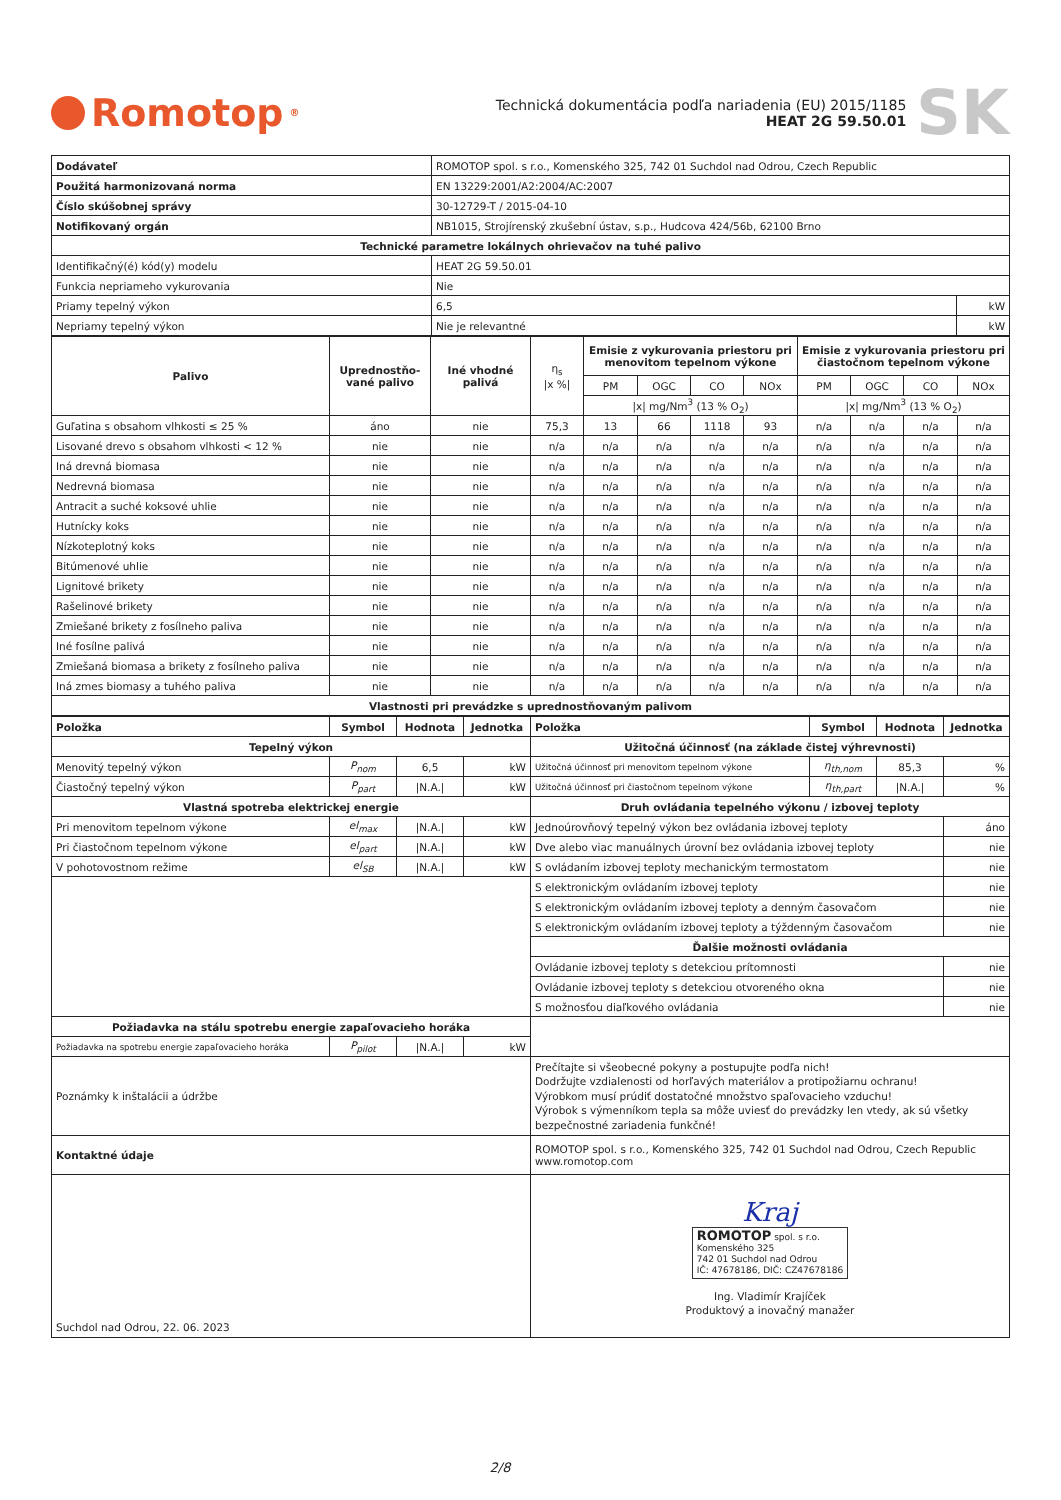Romotop<sup>®</sup>
Technická dokumentácia podľa nariadenia (EU) 2015/1185
HEAT 2G 59.50.01
SK
| Dodávateľ | ROMOTOP spol. s r.o., Komenského 325, 742 01 Suchdol nad Odrou, Czech Republic | |
| Použitá harmonizovaná norma | EN 13229:2001/A2:2004/AC:2007 | |
| Číslo skúšobnej správy | 30-12729-T / 2015-04-10 | |
| Notifikovaný orgán | NB1015, Strojírenský zkušební ústav, s.p., Hudcova 424/56b, 62100 Brno | |
| Technické parametre lokálnych ohrievačov na tuhé palivo | | |
| Identifikačný(é) kód(y) modelu | HEAT 2G 59.50.01 | |
| Funkcia nepriameho vykurovania | Nie | |
| Priamy tepelný výkon | 6,5 | kW |
| Nepriamy tepelný výkon | Nie je relevantné | kW |
| Palivo | Uprednostňo-vané palivo | Iné vhodné palivá | η<sub>s</sub> /x %/ | Emisie z vykurovania priestoru pri menovitom tepelnom výkone | | | | Emisie z vykurovania priestoru pri čiastočnom tepelnom výkone | | | |
| | | | | PM | OGC | CO | NOx | PM | OGC | CO | NOx |
| | | | | /x/ mg/Nm<sup>3</sup> (13 % O<sub>2</sub>) | | | | /x/ mg/Nm<sup>3</sup> (13 % O<sub>2</sub>) | | | |
| Guľatina s obsahom vlhkosti ≤ 25 % | áno | nie | 75,3 | 13 | 66 | 1118 | 93 | n/a | n/a | n/a | n/a |
| Lisované drevo s obsahom vlhkosti < 12 % | nie | nie | n/a | n/a | n/a | n/a | n/a | n/a | n/a | n/a | n/a |
| Iná drevná biomasa | nie | nie | n/a | n/a | n/a | n/a | n/a | n/a | n/a | n/a | n/a |
| Nedrevná biomasa | nie | nie | n/a | n/a | n/a | n/a | n/a | n/a | n/a | n/a | n/a |
| Antracit a suché koksové uhlie | nie | nie | n/a | n/a | n/a | n/a | n/a | n/a | n/a | n/a | n/a |
| Hutnícky koks | nie | nie | n/a | n/a | n/a | n/a | n/a | n/a | n/a | n/a | n/a |
| Nízkoteplotný koks | nie | nie | n/a | n/a | n/a | n/a | n/a | n/a | n/a | n/a | n/a |
| Bitúmenové uhlie | nie | nie | n/a | n/a | n/a | n/a | n/a | n/a | n/a | n/a | n/a |
| Lignitové brikety | nie | nie | n/a | n/a | n/a | n/a | n/a | n/a | n/a | n/a | n/a |
| Rašelinové brikety | nie | nie | n/a | n/a | n/a | n/a | n/a | n/a | n/a | n/a | n/a |
| Zmiešané brikety z fosílneho paliva | nie | nie | n/a | n/a | n/a | n/a | n/a | n/a | n/a | n/a | n/a |
| Iné fosílne palivá | nie | nie | n/a | n/a | n/a | n/a | n/a | n/a | n/a | n/a | n/a |
| Zmiešaná biomasa a brikety z fosílneho paliva | nie | nie | n/a | n/a | n/a | n/a | n/a | n/a | n/a | n/a | n/a |
| Iná zmes biomasy a tuhého paliva | nie | nie | n/a | n/a | n/a | n/a | n/a | n/a | n/a | n/a | n/a |
| Vlastnosti pri prevádzke s uprednostňovaným palivom | | | | | | | | | | | |
| Položka | Symbol | Hodnota | Jednotka | Položka | Symbol | Hodnota | Jednotka |
| --- | --- | --- | --- | --- | --- | --- | --- |
| Tepelný výkon | | | | Užitočná účinnosť (na základe čistej výhrevnosti) | | | |
| Menovitý tepelný výkon | P<sub>nom</sub> | 6,5 | kW | Užitočná účinnosť pri menovitom tepelnom výkone | η<sub>th,nom</sub> | 85,3 | % |
| Čiastočný tepelný výkon | P<sub>part</sub> | /N.A./ | kW | Užitočná účinnosť pri čiastočnom tepelnom výkone | η<sub>th,part</sub> | /N.A./ | % |
| Vlastná spotreba elektrickej energie | | | | Druh ovládania tepelného výkonu / izbovej teploty | | | |
| Pri menovitom tepelnom výkone | el<sub>max</sub> | /N.A./ | kW | Jednoúrovňový tepelný výkon bez ovládania izbovej teploty | | | áno |
| Pri čiastočnom tepelnom výkone | el<sub>part</sub> | /N.A./ | kW | Dve alebo viac manuálnych úrovní bez ovládania izbovej teploty | | | nie |
| V pohotovostnom režime | el<sub>SB</sub> | /N.A./ | kW | S ovládaním izbovej teploty mechanickým termostatom | | | nie |
| | | | | S elektronickým ovládaním izbovej teploty | | | nie |
| | | | | S elektronickým ovládaním izbovej teploty a denným časovačom | | | nie |
| | | | | S elektronickým ovládaním izbovej teploty a týždenným časovačom | | | nie |
| | | | | Ďalšie možnosti ovládania | | | |
| | | | | Ovládanie izbovej teploty s detekciou prítomnosti | | | nie |
| | | | | Ovládanie izbovej teploty s detekciou otvoreného okna | | | nie |
| | | | | S možnosťou diaľkového ovládania | | | nie |
| Požiadavka na stálu spotrebu energie zapaľovacieho horáka | | | | | | | |
| Požiadavka na spotrebu energie zapaľovacieho horáka | P<sub>pilot</sub> | /N.A./ | kW | | | | |
| Poznámky k inštalácii a údržbe | | | | Prečítajte si všeobecné pokyny a postupujte podľa nich! Dodržujte vzdialenosti od horľavých materiálov a protipožiarnu ochranu! Výrobkom musí prúdiť dostatočné množstvo spaľovacieho vzduchu! Výrobok s výmenníkom tepla sa môže uviesť do prevádzky len vtedy, ak sú všetky bezpečnostné zariadenia funkčné! | | | |
| Kontaktné údaje | | | | ROMOTOP spol. s r.o., Komenského 325, 742 01 Suchdol nad Odrou, Czech Republic www.romotop.com | | | |
| Suchdol nad Odrou, 22. 06. 2023 | | | | Kraj ROMOTOP spol. s r.o. Komenského 325 742 01 Suchdol nad Odrou IČ: 47678186, DIČ: CZ47678186 Ing. Vladimír Krajíček Produktový a inovačný manažer | | | |
2/8